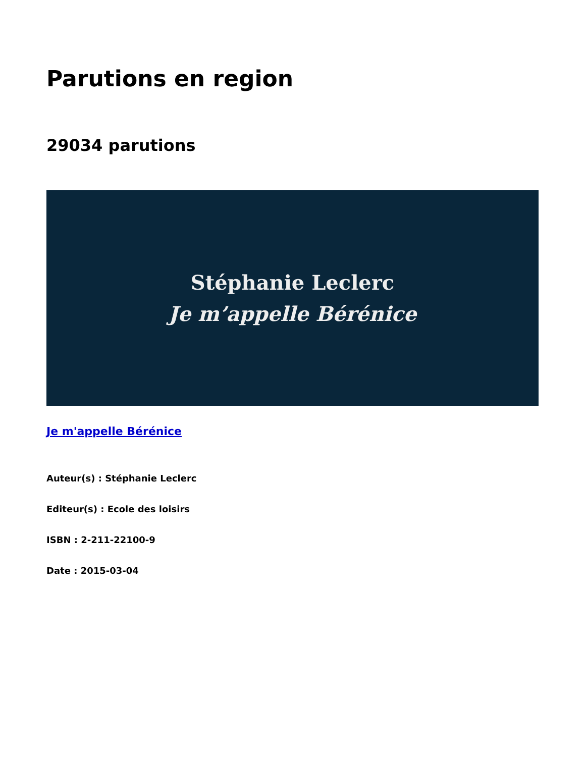Parutions en region
29034 parutions
Stéphanie Leclerc
Je m’appelle Bérénice
Je m'appelle Bérénice
Auteur(s) : Stéphanie Leclerc
Editeur(s) : Ecole des loisirs
ISBN : 2-211-22100-9
Date : 2015-03-04